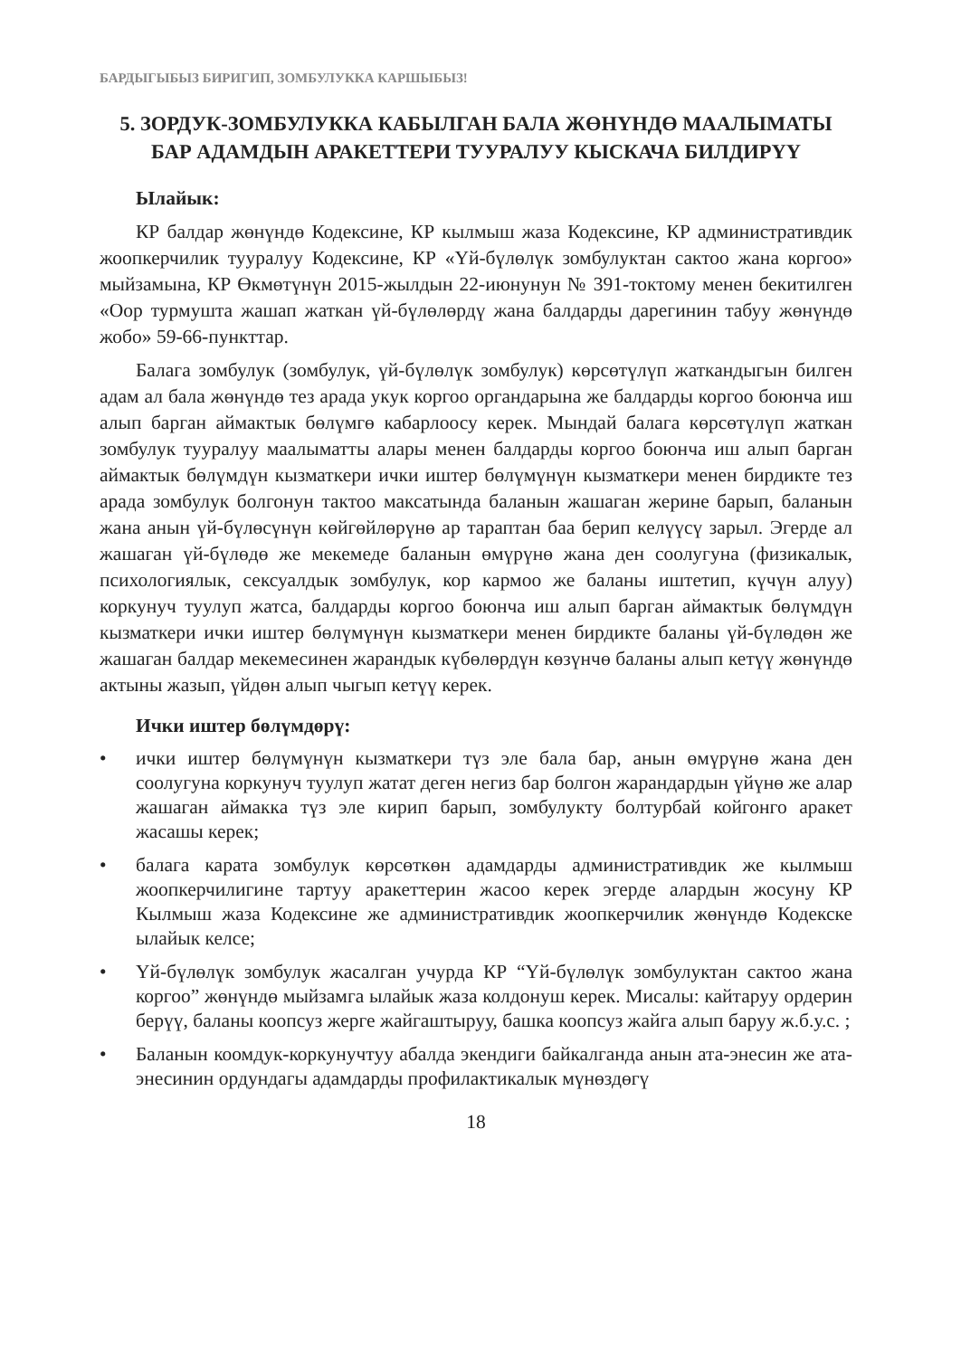БАРДЫГЫБЫЗ БИРИГИП, ЗОМБУЛУККА КАРШЫБЫЗ!
5. ЗОРДУК-ЗОМБУЛУККА КАБЫЛГАН БАЛА ЖӨНҮНДӨ МААЛЫМАТЫ БАР АДАМДЫН АРАКЕТТЕРИ ТУУРАЛУУ КЫСКАЧА БИЛДИРҮҮ
Ылайык:
КР балдар жөнүндө Кодексине, КР кылмыш жаза Кодексине, КР административдик жоопкерчилик тууралуу Кодексине, КР «Үй-бүлөлүк зомбулуктан сактоо жана коргоо» мыйзамына, КР Өкмөтүнүн 2015-жылдын 22-июнунун № 391-токтому менен бекитилген «Оор турмушта жашап жаткан үй-бүлөлөрдү жана балдарды дарегинин табуу жөнүндө жобо» 59-66-пункттар.
Балага зомбулук (зомбулук, үй-бүлөлүк зомбулук) көрсөтүлүп жаткандыгын билген адам ал бала жөнүндө тез арада укук коргоо органдарына же балдарды коргоо боюнча иш алып барган аймактык бөлүмгө кабарлоосу керек. Мындай балага көрсөтүлүп жаткан зомбулук тууралуу маалыматты алары менен балдарды коргоо боюнча иш алып барган аймактык бөлүмдүн кызматкери ички иштер бөлүмүнүн кызматкери менен бирдикте тез арада зомбулук болгонун тактоо максатында баланын жашаган жерине барып, баланын жана анын үй-бүлөсүнүн көйгөйлөрүнө ар тараптан баа берип келүүсү зарыл. Эгерде ал жашаган үй-бүлөдө же мекемеде баланын өмүрүнө жана ден соолугуна (физикалык, психологиялык, сексуалдык зомбулук, кор кармоо же баланы иштетип, күчүн алуу) коркунуч туулуп жатса, балдарды коргоо боюнча иш алып барган аймактык бөлүмдүн кызматкери ички иштер бөлүмүнүн кызматкери менен бирдикте баланы үй-бүлөдөн же жашаган балдар мекемесинен жарандык күбөлөрдүн көзүнчө баланы алып кетүү жөнүндө актыны жазып, үйдөн алып чыгып кетүү керек.
Ички иштер бөлүмдөрү:
• ички иштер бөлүмүнүн кызматкери түз эле бала бар, анын өмүрүнө жана ден соолугуна коркунуч туулуп жатат деген негиз бар болгон жарандардын үйүнө же алар жашаган аймакка түз эле кирип барып, зомбулукту болтурбай койгонго аракет жасашы керек;
• балага карата зомбулук көрсөткөн адамдарды административдик же кылмыш жоопкерчилигине тартуу аракеттерин жасоо керек эгерде алардын жосуну КР Кылмыш жаза Кодексине же административдик жоопкерчилик жөнүндө Кодекске ылайык келсе;
• Үй-бүлөлүк зомбулук жасалган учурда КР “Үй-бүлөлүк зомбулуктан сактоо жана коргоо” жөнүндө мыйзамга ылайык жаза колдонуш керек. Мисалы: кайтаруу ордерин берүү, баланы коопсуз жерге жайгаштыруу, башка коопсуз жайга алып баруу ж.б.у.с. ;
• Баланын коомдук-коркунучтуу абалда экендиги байкалганда анын ата-энесин же ата-энесинин ордундагы адамдарды профилактикалык мүнөздөгү
18